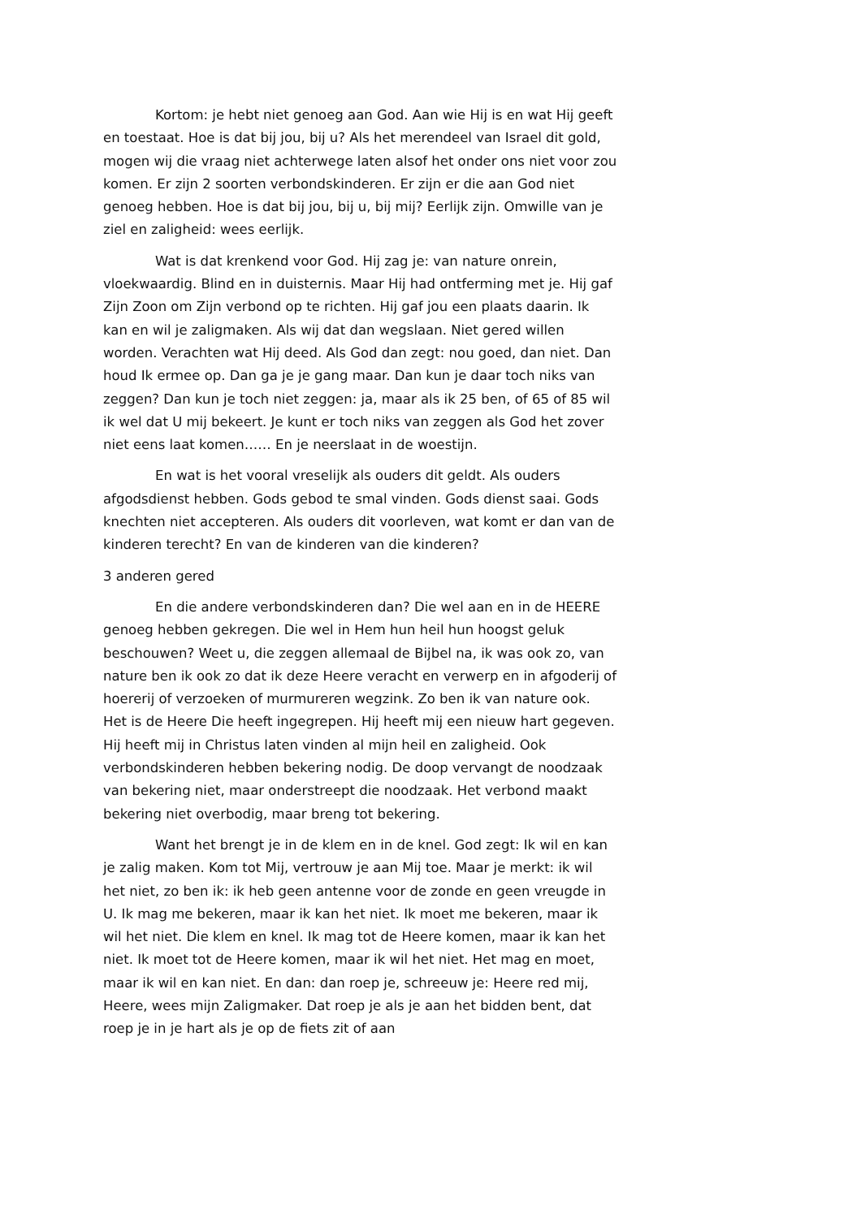Kortom: je hebt niet genoeg aan God. Aan wie Hij is en wat Hij geeft en toestaat. Hoe is dat bij jou, bij u? Als het merendeel van Israel dit gold, mogen wij die vraag niet achterwege laten alsof het onder ons niet voor zou komen. Er zijn 2 soorten verbondskinderen. Er zijn er die aan God niet genoeg hebben. Hoe is dat bij jou, bij u, bij mij? Eerlijk zijn. Omwille van je ziel en zaligheid: wees eerlijk.
Wat is dat krenkend voor God. Hij zag je: van nature onrein, vloekwaardig. Blind en in duisternis. Maar Hij had ontferming met je. Hij gaf Zijn Zoon om Zijn verbond op te richten. Hij gaf jou een plaats daarin. Ik kan en wil je zaligmaken. Als wij dat dan wegslaan. Niet gered willen worden. Verachten wat Hij deed. Als God dan zegt: nou goed, dan niet. Dan houd Ik ermee op. Dan ga je je gang maar. Dan kun je daar toch niks van zeggen? Dan kun je toch niet zeggen: ja, maar als ik 25 ben, of 65 of 85 wil ik wel dat U mij bekeert. Je kunt er toch niks van zeggen als God het zover niet eens laat komen…… En je neerslaat in de woestijn.
En wat is het vooral vreselijk als ouders dit geldt. Als ouders afgodsdienst hebben. Gods gebod te smal vinden. Gods dienst saai. Gods knechten niet accepteren. Als ouders dit voorleven, wat komt er dan van de kinderen terecht? En van de kinderen van die kinderen?
3 anderen gered
En die andere verbondskinderen dan? Die wel aan en in de HEERE genoeg hebben gekregen. Die wel in Hem hun heil hun hoogst geluk beschouwen? Weet u, die zeggen allemaal de Bijbel na, ik was ook zo, van nature ben ik ook zo dat ik deze Heere veracht en verwerp en in afgoderij of hoererij of verzoeken of murmureren wegzink. Zo ben ik van nature ook. Het is de Heere Die heeft ingegrepen. Hij heeft mij een nieuw hart gegeven. Hij heeft mij in Christus laten vinden al mijn heil en zaligheid. Ook verbondskinderen hebben bekering nodig. De doop vervangt de noodzaak van bekering niet, maar onderstreept die noodzaak. Het verbond maakt bekering niet overbodig, maar breng tot bekering.
Want het brengt je in de klem en in de knel. God zegt: Ik wil en kan je zalig maken. Kom tot Mij, vertrouw je aan Mij toe. Maar je merkt: ik wil het niet, zo ben ik: ik heb geen antenne voor de zonde en geen vreugde in U. Ik mag me bekeren, maar ik kan het niet. Ik moet me bekeren, maar ik wil het niet. Die klem en knel. Ik mag tot de Heere komen, maar ik kan het niet. Ik moet tot de Heere komen, maar ik wil het niet. Het mag en moet, maar ik wil en kan niet. En dan: dan roep je, schreeuw je: Heere red mij, Heere, wees mijn Zaligmaker. Dat roep je als je aan het bidden bent, dat roep je in je hart als je op de fiets zit of aan